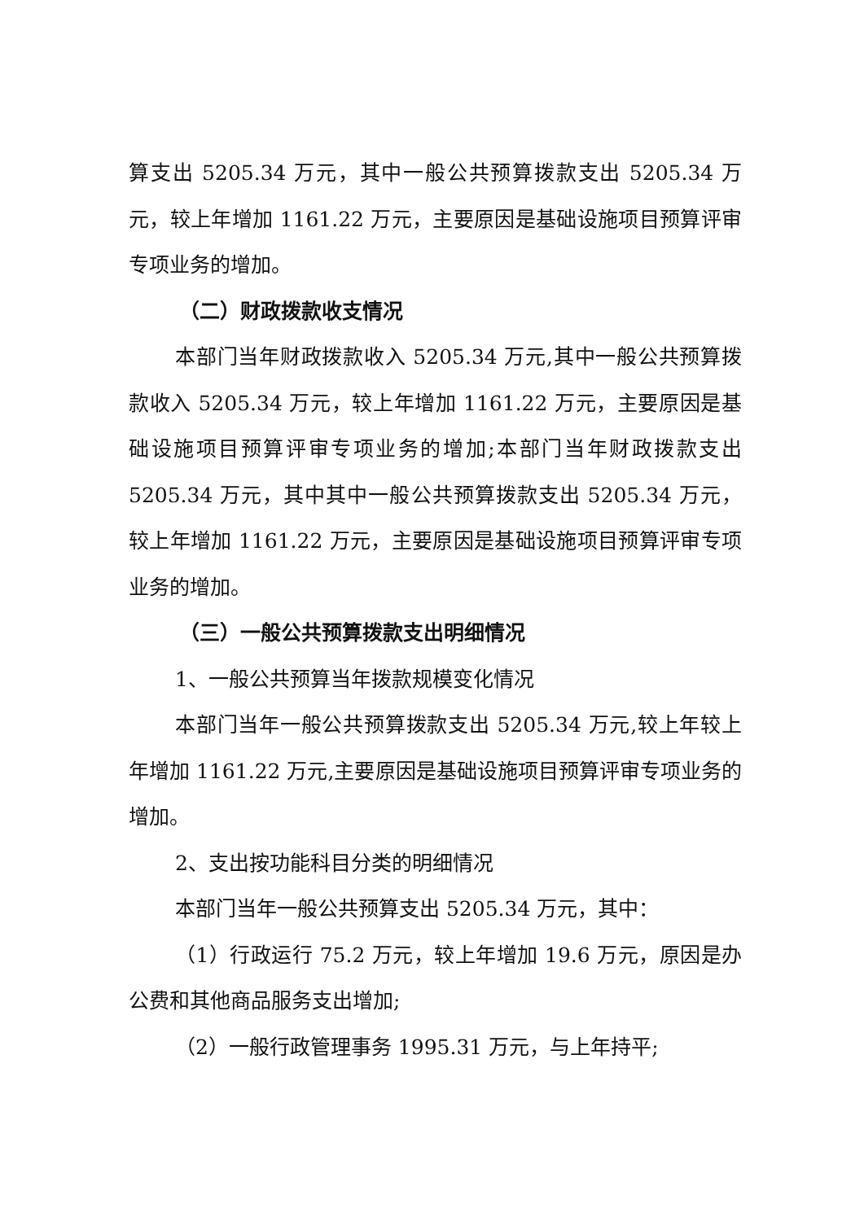算支出 5205.34 万元，其中一般公共预算拨款支出 5205.34 万元，较上年增加 1161.22 万元，主要原因是基础设施项目预算评审专项业务的增加。
（二）财政拨款收支情况
本部门当年财政拨款收入 5205.34 万元,其中一般公共预算拨款收入 5205.34 万元，较上年增加 1161.22 万元，主要原因是基础设施项目预算评审专项业务的增加;本部门当年财政拨款支出 5205.34 万元，其中其中一般公共预算拨款支出 5205.34 万元，较上年增加 1161.22 万元，主要原因是基础设施项目预算评审专项业务的增加。
（三）一般公共预算拨款支出明细情况
1、一般公共预算当年拨款规模变化情况
本部门当年一般公共预算拨款支出 5205.34 万元,较上年较上年增加 1161.22 万元,主要原因是基础设施项目预算评审专项业务的增加。
2、支出按功能科目分类的明细情况
本部门当年一般公共预算支出 5205.34 万元，其中：
（1）行政运行 75.2 万元，较上年增加 19.6 万元，原因是办公费和其他商品服务支出增加;
（2）一般行政管理事务 1995.31 万元，与上年持平;